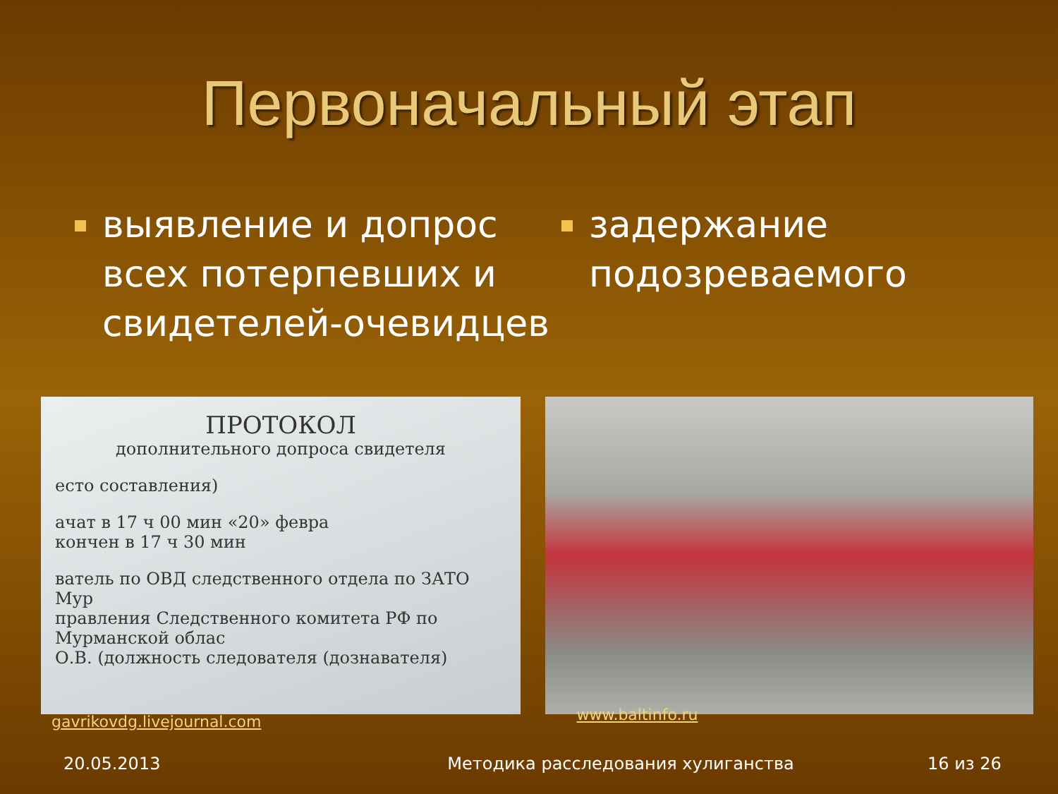Первоначальный этап
выявление и допрос всех потерпевших и свидетелей-очевидцев
задержание подозреваемого
ПРОТОКОЛ
дополнительного допроса свидетеля
есто составления)
ачат в 17 ч 00 мин «20» февра
кончен в 17 ч 30 мин
ватель по ОВД следственного отдела по ЗАТО Мур
правления Следственного комитета РФ по Мурманской облас
О.В. (должность следователя (дознавателя)
gavrikovdg.livejournal.com www.baltinfo.ru
20.05.2013 Методика расследования хулиганства 16 из 26